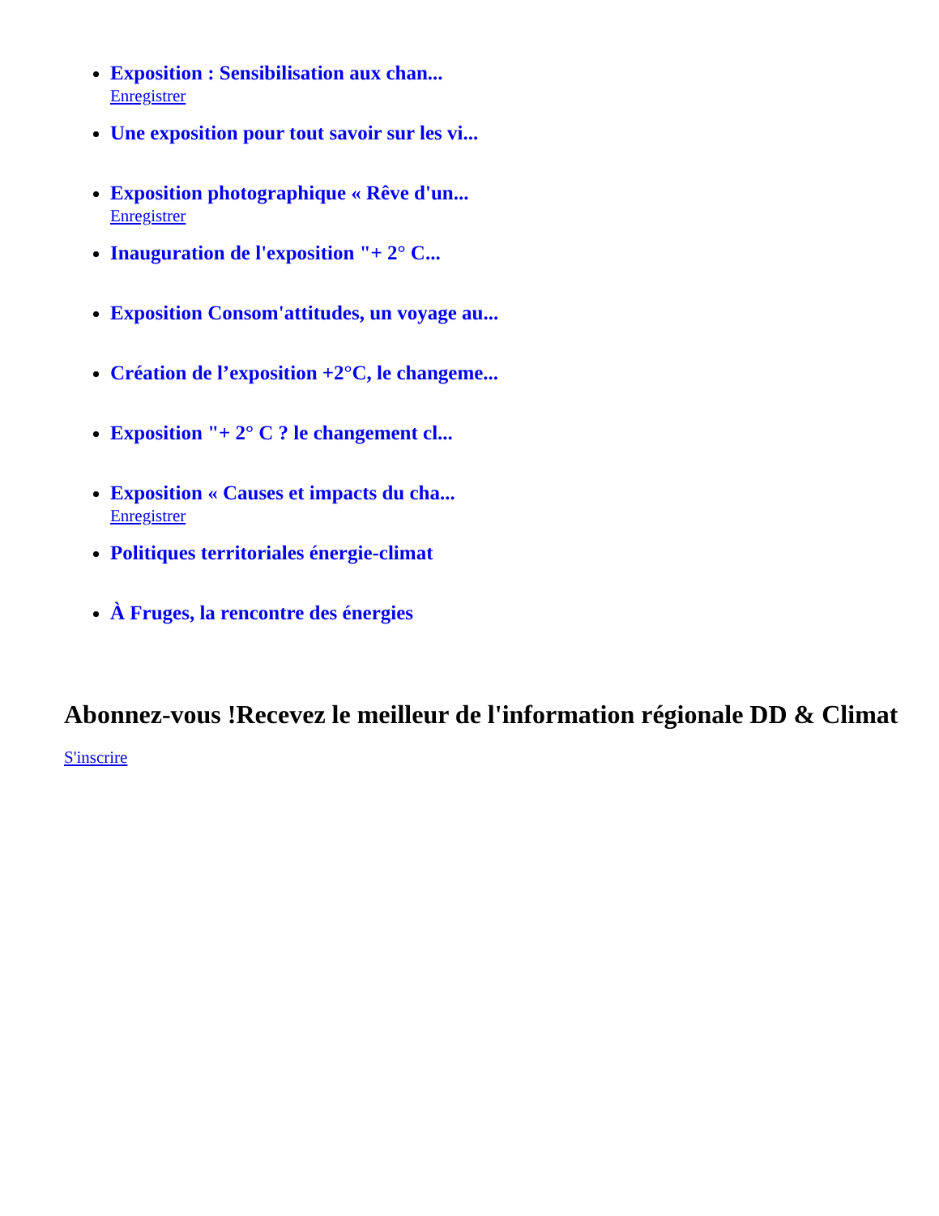Exposition : Sensibilisation aux chan...
Enregistrer
Une exposition pour tout savoir sur les vi...
Exposition photographique « Rêve d'un...
Enregistrer
Inauguration de l'exposition "+ 2° C...
Exposition Consom'attitudes, un voyage au...
Création de l’exposition +2°C, le changeme...
Exposition "+ 2° C ? le changement cl...
Exposition « Causes et impacts du cha...
Enregistrer
Politiques territoriales énergie-climat
À Fruges, la rencontre des énergies
Abonnez-vous !Recevez le meilleur de l'information régionale DD & Climat
S'inscrire